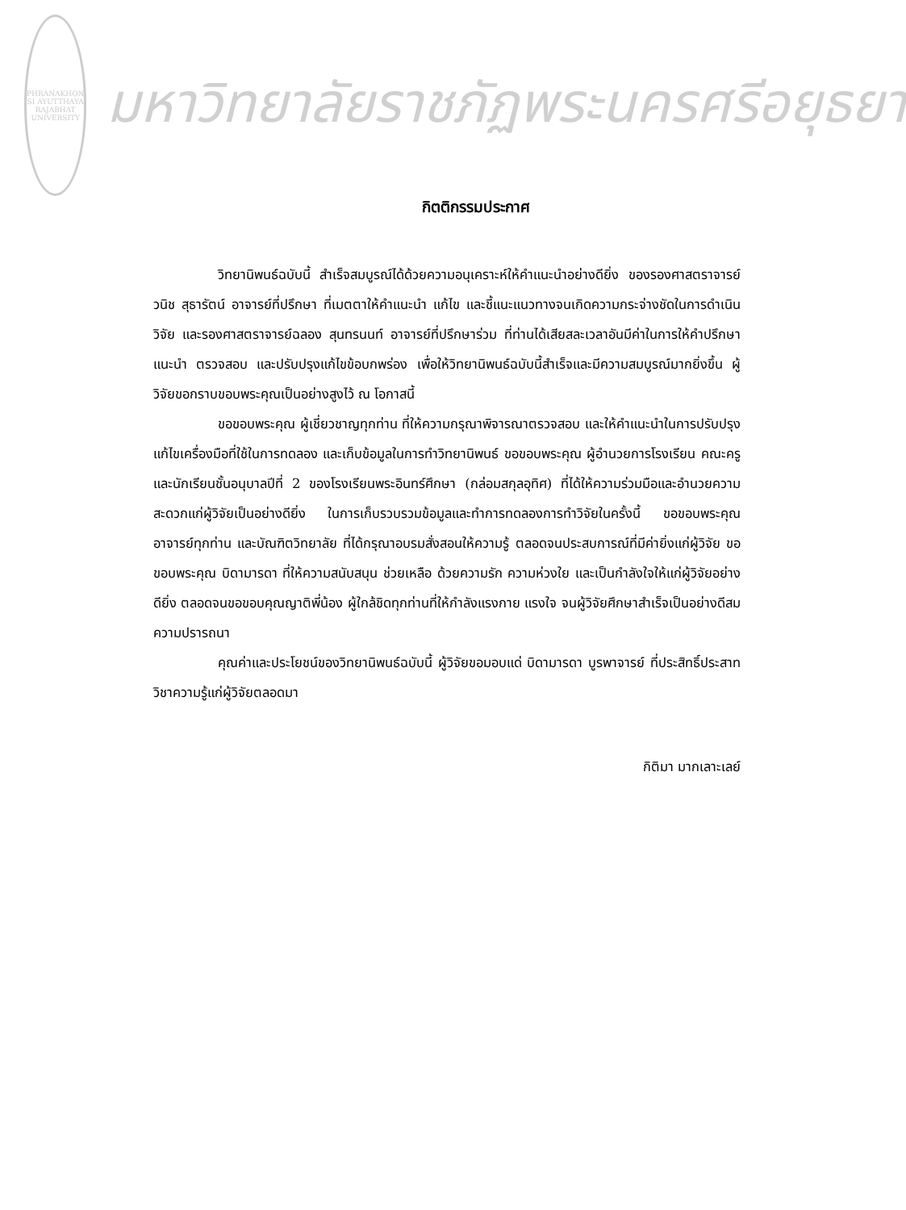PHRANAKHON SI AYUTTHAYA RAJABHAT UNIVERSITY
มหาวิทยาลัยราชภัฏพระนครศรีอยุธยา
กิตติกรรมประกาศ
วิทยานิพนธ์ฉบับนี้ สำเร็จสมบูรณ์ได้ด้วยความอนุเคราะห์ให้คำแนะนำอย่างดียิ่ง ของรองศาสตราจารย์วนิช สุธารัตน์ อาจารย์ที่ปรึกษา ที่เมตตาให้คำแนะนำ แก้ไข และชี้แนะแนวทางจนเกิดความกระจ่างชัดในการดำเนินวิจัย และรองศาสตราจารย์ฉลอง สุนทรนนท์ อาจารย์ที่ปรึกษาร่วม ที่ท่านได้เสียสละเวลาอันมีค่าในการให้คำปรึกษา แนะนำ ตรวจสอบ และปรับปรุงแก้ไขข้อบกพร่อง เพื่อให้วิทยานิพนธ์ฉบับนี้สำเร็จและมีความสมบูรณ์มากยิ่งขึ้น ผู้วิจัยขอกราบขอบพระคุณเป็นอย่างสูงไว้ ณ โอกาสนี้
ขอขอบพระคุณ ผู้เชี่ยวชาญทุกท่าน ที่ให้ความกรุณาพิจารณาตรวจสอบ และให้คำแนะนำในการปรับปรุงแก้ไขเครื่องมือที่ใช้ในการทดลอง และเก็บข้อมูลในการทำวิทยานิพนธ์ ขอขอบพระคุณ ผู้อำนวยการโรงเรียน คณะครู และนักเรียนชั้นอนุบาลปีที่ 2 ของโรงเรียนพระอินทร์ศึกษา (กล่อมสกุลอุทิศ) ที่ได้ให้ความร่วมมือและอำนวยความสะดวกแก่ผู้วิจัยเป็นอย่างดียิ่ง ในการเก็บรวบรวมข้อมูลและทำการทดลองการทำวิจัยในครั้งนี้ ขอขอบพระคุณ อาจารย์ทุกท่าน และบัณฑิตวิทยาลัย ที่ได้กรุณาอบรมสั่งสอนให้ความรู้ ตลอดจนประสบการณ์ที่มีค่ายิ่งแก่ผู้วิจัย ขอขอบพระคุณ บิดามารดา ที่ให้ความสนับสนุน ช่วยเหลือ ด้วยความรัก ความห่วงใย และเป็นกำลังใจให้แก่ผู้วิจัยอย่างดียิ่ง ตลอดจนขอขอบคุณญาติพี่น้อง ผู้ใกล้ชิดทุกท่านที่ให้กำลังแรงกาย แรงใจ จนผู้วิจัยศึกษาสำเร็จเป็นอย่างดีสมความปรารถนา
คุณค่าและประโยชน์ของวิทยานิพนธ์ฉบับนี้ ผู้วิจัยขอมอบแด่ บิดามารดา บูรพาจารย์ ที่ประสิทธิ์ประสาทวิชาความรู้แก่ผู้วิจัยตลอดมา
กิติมา มากเลาะเลย์